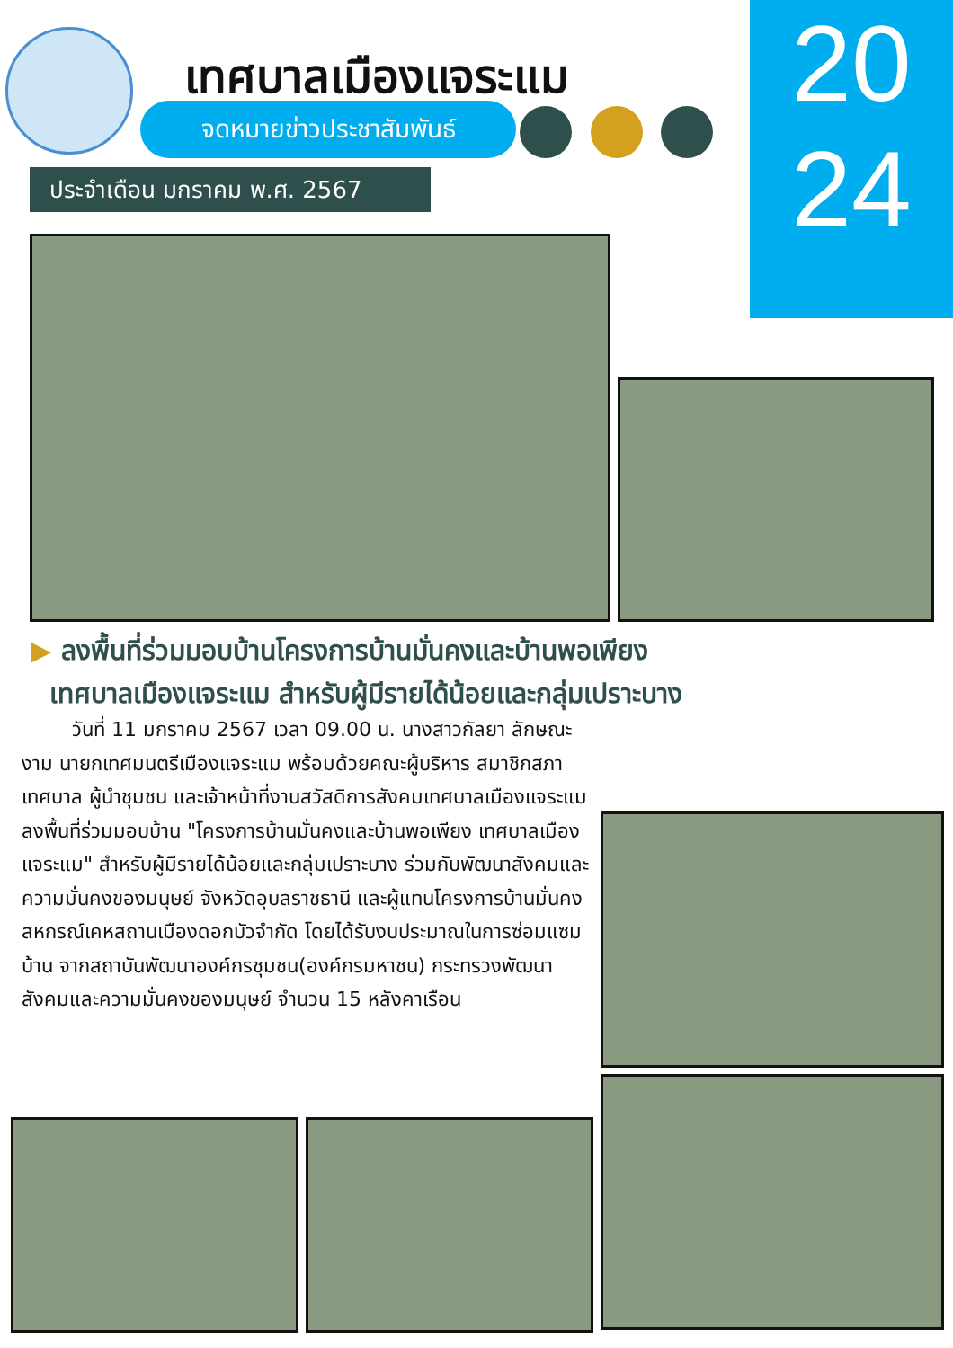เทศบาลเมืองแจระแม
จดหมายข่าวประชาสัมพันธ์
ประจำเดือน มกราคม พ.ศ. 2567
20
24
▶ ลงพื้นที่ร่วมมอบบ้านโครงการบ้านมั่นคงและบ้านพอเพียง
เทศบาลเมืองแจระแม สำหรับผู้มีรายได้น้อยและกลุ่มเปราะบาง
วันที่ 11 มกราคม 2567 เวลา 09.00 น. นางสาวกัลยา ลักษณะงาม นายกเทศมนตรีเมืองแจระแม พร้อมด้วยคณะผู้บริหาร สมาชิกสภาเทศบาล ผู้นำชุมชน และเจ้าหน้าที่งานสวัสดิการสังคมเทศบาลเมืองแจระแม ลงพื้นที่ร่วมมอบบ้าน "โครงการบ้านมั่นคงและบ้านพอเพียง เทศบาลเมืองแจระแม" สำหรับผู้มีรายได้น้อยและกลุ่มเปราะบาง ร่วมกับพัฒนาสังคมและความมั่นคงของมนุษย์ จังหวัดอุบลราชธานี และผู้แทนโครงการบ้านมั่นคง สหกรณ์เคหสถานเมืองดอกบัวจำกัด โดยได้รับงบประมาณในการซ่อมแซมบ้าน จากสถาบันพัฒนาองค์กรชุมชน(องค์กรมหาชน) กระทรวงพัฒนาสังคมและความมั่นคงของมนุษย์ จำนวน 15 หลังคาเรือน